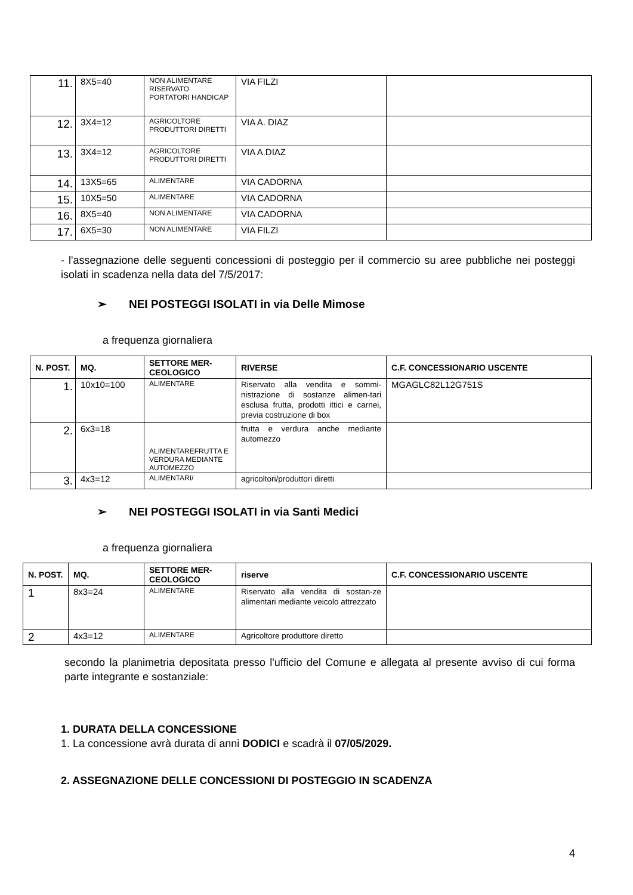| 11. | 8X5=40 | NON ALIMENTARE RISERVATO PORTATORI HANDICAP | VIA FILZI | |
| 12. | 3X4=12 | AGRICOLTORE PRODUTTORI DIRETTI | VIA A. DIAZ | |
| 13. | 3X4=12 | AGRICOLTORE PRODUTTORI DIRETTI | VIA A.DIAZ | |
| 14. | 13X5=65 | ALIMENTARE | VIA CADORNA | |
| 15. | 10X5=50 | ALIMENTARE | VIA CADORNA | |
| 16. | 8X5=40 | NON ALIMENTARE | VIA CADORNA | |
| 17. | 6X5=30 | NON ALIMENTARE | VIA FILZI | |
- l'assegnazione delle seguenti concessioni di posteggio per il commercio su aree pubbliche nei posteggi isolati in scadenza nella data del 7/5/2017:
➢ NEI POSTEGGI ISOLATI in via Delle Mimose
a frequenza giornaliera
| N. POST. | MQ. | SETTORE MER-CEOLOGICO | RIVERSE | C.F. CONCESSIONARIO USCENTE |
| --- | --- | --- | --- | --- |
| 1. | 10x10=100 | ALIMENTARE | Riservato alla vendita e sommi-nistrazione di sostanze alimen-tari esclusa frutta, prodotti ittici e carnei, previa costruzione di box | MGAGLC82L12G751S |
| 2. | 6x3=18 | ALIMENTAREFRUTTA E VERDURA MEDIANTE AUTOMEZZO | frutta e verdura anche mediante automezzo | |
| 3. | 4x3=12 | ALIMENTARI/ | agricoltori/produttori diretti | |
➢ NEI POSTEGGI ISOLATI in via Santi Medici
a frequenza giornaliera
| N. POST. | MQ. | SETTORE MER-CEOLOGICO | riserve | C.F. CONCESSIONARIO USCENTE |
| --- | --- | --- | --- | --- |
| 1 | 8x3=24 | ALIMENTARE | Riservato alla vendita di sostan-ze alimentari mediante veicolo attrezzato | |
| 2 | 4x3=12 | ALIMENTARE | Agricoltore produttore diretto | |
secondo la planimetria depositata presso l'ufficio del Comune e allegata al presente avviso di cui forma parte integrante e sostanziale:
1. DURATA DELLA CONCESSIONE
1. La concessione avrà durata di anni DODICI e scadrà il 07/05/2029.
2. ASSEGNAZIONE DELLE CONCESSIONI DI POSTEGGIO IN SCADENZA
4